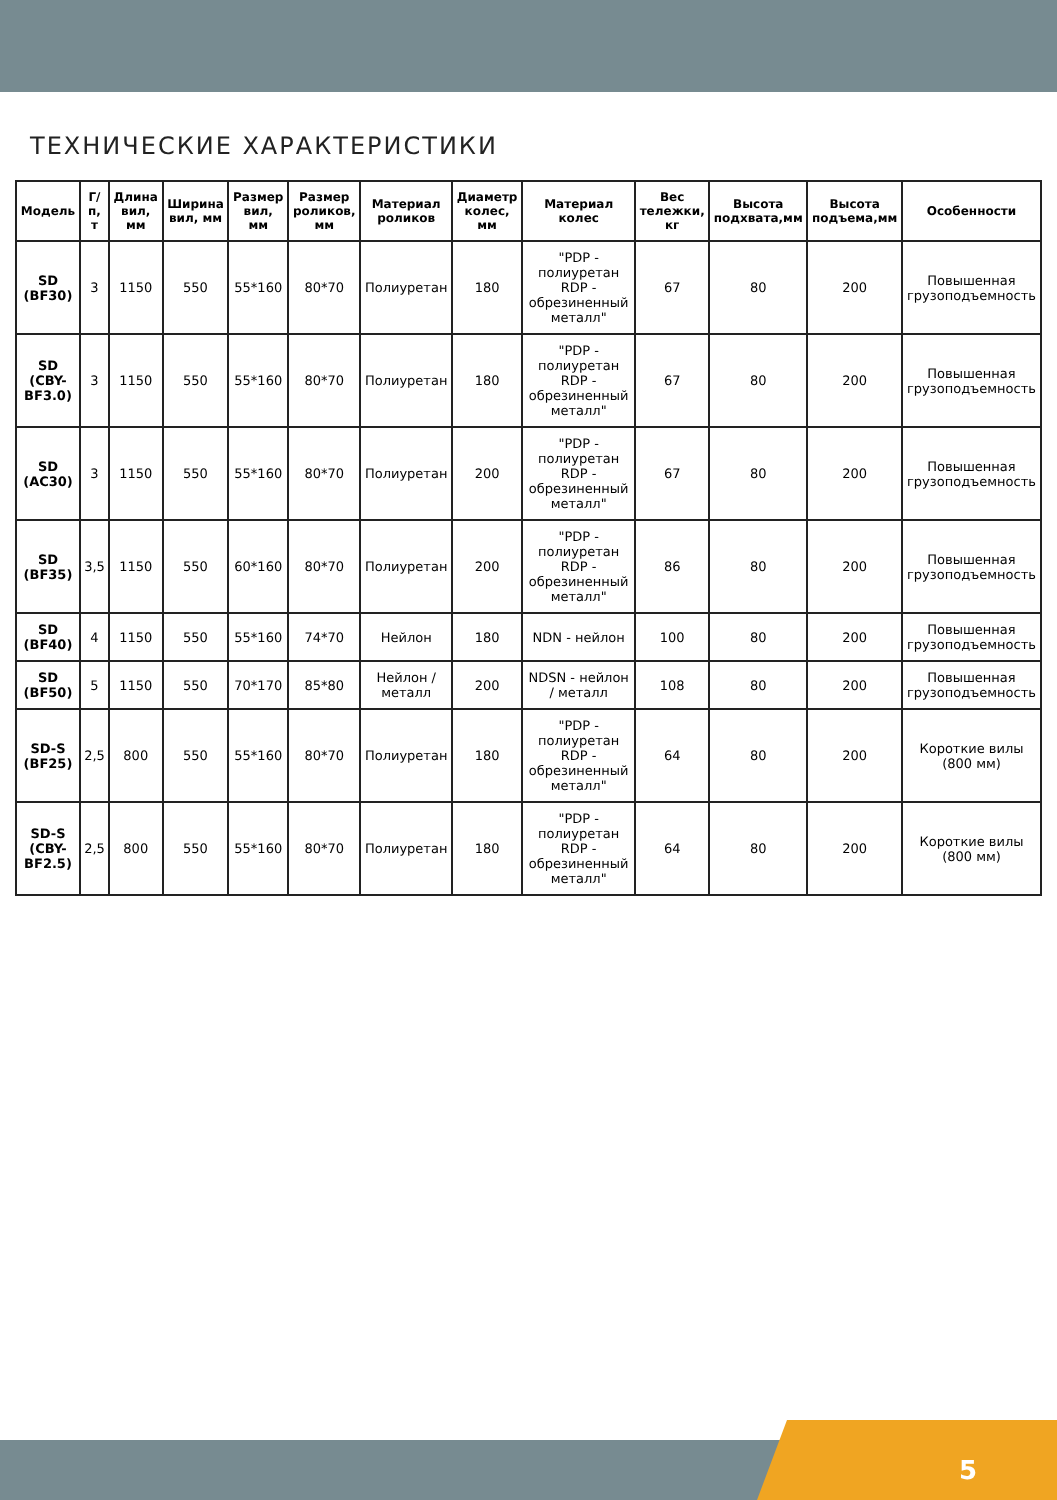ТЕХНИЧЕСКИЕ ХАРАКТЕРИСТИКИ
| Модель | Г/п, т | Длина вил, мм | Ширина вил, мм | Размер вил, мм | Размер роликов, мм | Материал роликов | Диаметр колес, мм | Материал колес | Вес тележки, кг | Высота подхвата,мм | Высота подъема,мм | Особенности |
| --- | --- | --- | --- | --- | --- | --- | --- | --- | --- | --- | --- | --- |
| SD (BF30) | 3 | 1150 | 550 | 55*160 | 80*70 | Полиуретан | 180 | "PDP - полиуретан RDP - обрезиненный металл" | 67 | 80 | 200 | Повышенная грузоподъемность |
| SD (CBY-BF3.0) | 3 | 1150 | 550 | 55*160 | 80*70 | Полиуретан | 180 | "PDP - полиуретан RDP - обрезиненный металл" | 67 | 80 | 200 | Повышенная грузоподъемность |
| SD (AC30) | 3 | 1150 | 550 | 55*160 | 80*70 | Полиуретан | 200 | "PDP - полиуретан RDP - обрезиненный металл" | 67 | 80 | 200 | Повышенная грузоподъемность |
| SD (BF35) | 3,5 | 1150 | 550 | 60*160 | 80*70 | Полиуретан | 200 | "PDP - полиуретан RDP - обрезиненный металл" | 86 | 80 | 200 | Повышенная грузоподъемность |
| SD (BF40) | 4 | 1150 | 550 | 55*160 | 74*70 | Нейлон | 180 | NDN - нейлон | 100 | 80 | 200 | Повышенная грузоподъемность |
| SD (BF50) | 5 | 1150 | 550 | 70*170 | 85*80 | Нейлон / металл | 200 | NDSN - нейлон / металл | 108 | 80 | 200 | Повышенная грузоподъемность |
| SD-S (BF25) | 2,5 | 800 | 550 | 55*160 | 80*70 | Полиуретан | 180 | "PDP - полиуретан RDP - обрезиненный металл" | 64 | 80 | 200 | Короткие вилы (800 мм) |
| SD-S (CBY-BF2.5) | 2,5 | 800 | 550 | 55*160 | 80*70 | Полиуретан | 180 | "PDP - полиуретан RDP - обрезиненный металл" | 64 | 80 | 200 | Короткие вилы (800 мм) |
5